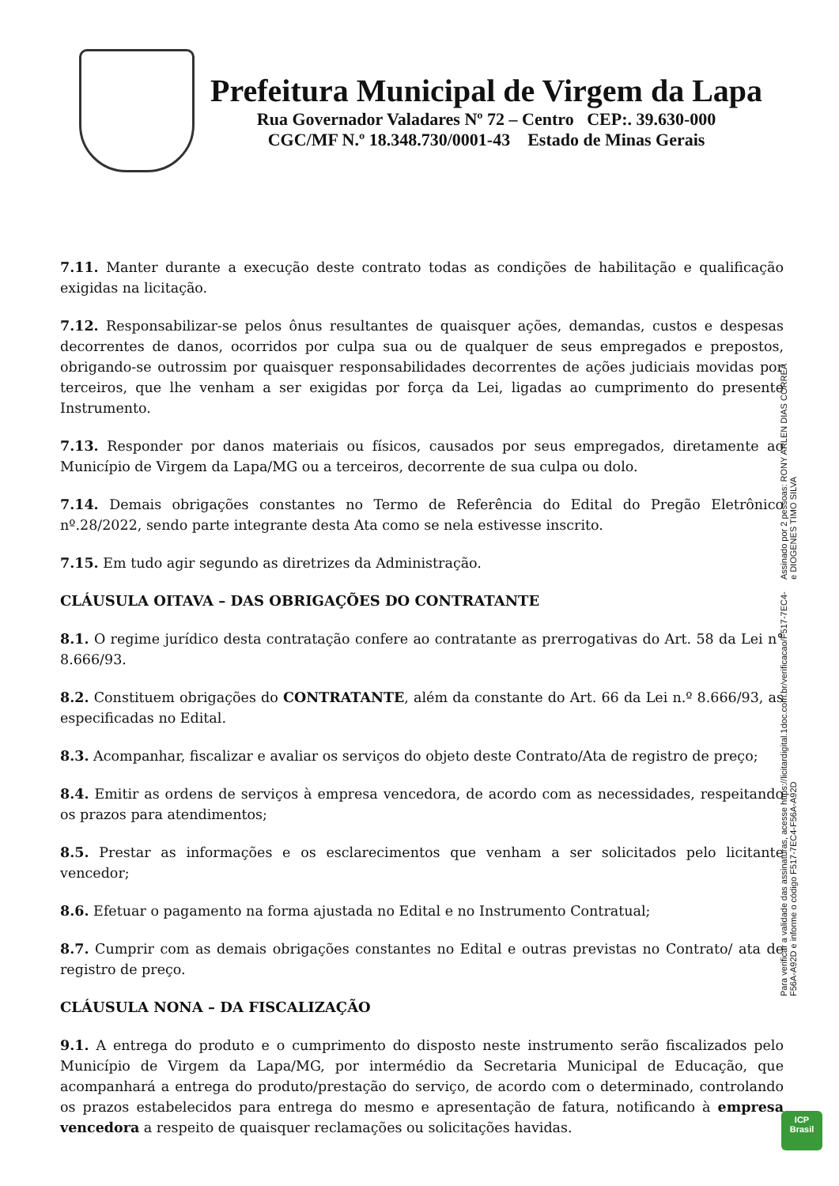Prefeitura Municipal de Virgem da Lapa
Rua Governador Valadares Nº 72 – Centro CEP:. 39.630-000
CGC/MF N.º 18.348.730/0001-43 Estado de Minas Gerais
7.11. Manter durante a execução deste contrato todas as condições de habilitação e qualificação exigidas na licitação.
7.12. Responsabilizar-se pelos ônus resultantes de quaisquer ações, demandas, custos e despesas decorrentes de danos, ocorridos por culpa sua ou de qualquer de seus empregados e prepostos, obrigando-se outrossim por quaisquer responsabilidades decorrentes de ações judiciais movidas por terceiros, que lhe venham a ser exigidas por força da Lei, ligadas ao cumprimento do presente Instrumento.
7.13. Responder por danos materiais ou físicos, causados por seus empregados, diretamente ao Município de Virgem da Lapa/MG ou a terceiros, decorrente de sua culpa ou dolo.
7.14. Demais obrigações constantes no Termo de Referência do Edital do Pregão Eletrônico nº.28/2022, sendo parte integrante desta Ata como se nela estivesse inscrito.
7.15. Em tudo agir segundo as diretrizes da Administração.
CLÁUSULA OITAVA – DAS OBRIGAÇÕES DO CONTRATANTE
8.1. O regime jurídico desta contratação confere ao contratante as prerrogativas do Art. 58 da Lei n° 8.666/93.
8.2. Constituem obrigações do CONTRATANTE, além da constante do Art. 66 da Lei n.º 8.666/93, as especificadas no Edital.
8.3. Acompanhar, fiscalizar e avaliar os serviços do objeto deste Contrato/Ata de registro de preço;
8.4. Emitir as ordens de serviços à empresa vencedora, de acordo com as necessidades, respeitando os prazos para atendimentos;
8.5. Prestar as informações e os esclarecimentos que venham a ser solicitados pelo licitante vencedor;
8.6. Efetuar o pagamento na forma ajustada no Edital e no Instrumento Contratual;
8.7. Cumprir com as demais obrigações constantes no Edital e outras previstas no Contrato/ ata de registro de preço.
CLÁUSULA NONA – DA FISCALIZAÇÃO
9.1. A entrega do produto e o cumprimento do disposto neste instrumento serão fiscalizados pelo Município de Virgem da Lapa/MG, por intermédio da Secretaria Municipal de Educação, que acompanhará a entrega do produto/prestação do serviço, de acordo com o determinado, controlando os prazos estabelecidos para entrega do mesmo e apresentação de fatura, notificando à empresa vencedora a respeito de quaisquer reclamações ou solicitações havidas.
Assinado por 2 pessoas: RONY ARLEN DIAS CORREA e DIOGENES TIMO SILVA
Para verificar a validade das assinaturas, acesse https://licitardigital.1doc.com.br/verificacao/F517-7EC4-F56A-A92D e informe o código F517-7EC4-F56A-A92D
ICP
Brasil